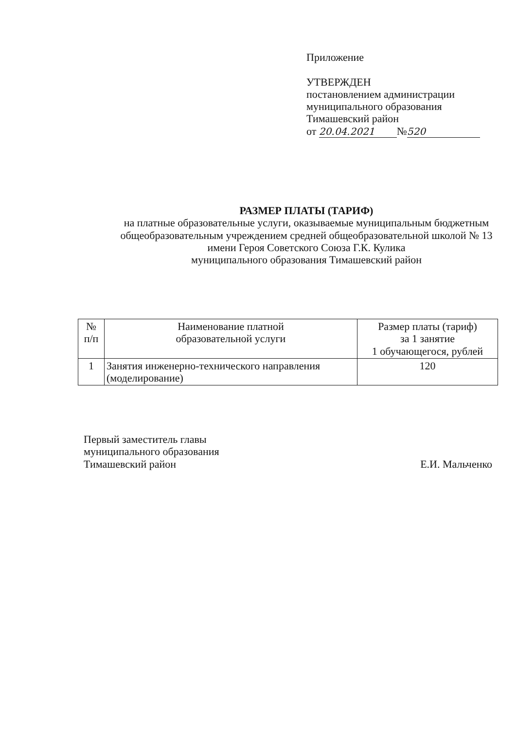Приложение
УТВЕРЖДЕН
постановлением администрации
муниципального образования
Тимашевский район
от 20.04.2021 № 520
РАЗМЕР ПЛАТЫ (ТАРИФ)
на платные образовательные услуги, оказываемые муниципальным бюджетным общеобразовательным учреждением средней общеобразовательной школой № 13
имени Героя Советского Союза Г.К. Кулика
муниципального образования Тимашевский район
| № п/п | Наименование платной образовательной услуги | Размер платы (тариф) за 1 занятие 1 обучающегося, рублей |
| --- | --- | --- |
| 1 | Занятия инженерно-технического направления (моделирование) | 120 |
Первый заместитель главы
муниципального образования
Тимашевский район
Е.И. Мальченко